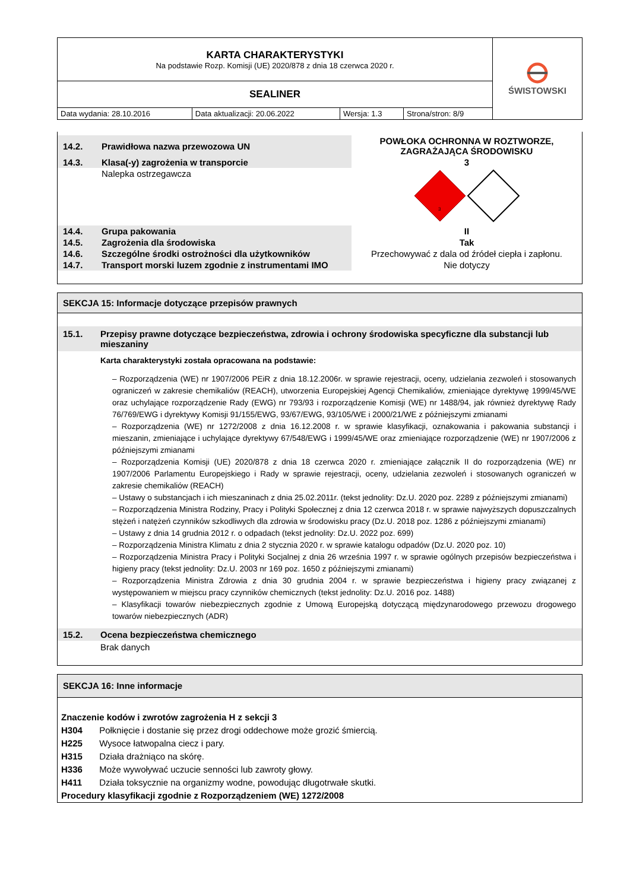| KARTA CHARAKTERYSTYKI Na podstawie Rozp. Komisji (UE) 2020/878 z dnia 18 czerwca 2020 r. | | | | ŚWISTOWSKI |
| SEALINER | | | | |
| Data wydania: 28.10.2016 | Data aktualizacji: 20.06.2022 | Wersja: 1.3 | Strona/stron: 8/9 | |
| 14.2. | Prawidłowa nazwa przewozowa UN | POWŁOKA OCHRONNA W ROZTWORZE, ZAGRAŻAJĄCA ŚRODOWISKU |
| 14.3. | Klasa(-y) zagrożenia w transporcie | 3 |
| | Nalepka ostrzegawcza | 3 |
| 14.4. | Grupa pakowania | II |
| 14.5. | Zagrożenia dla środowiska | Tak |
| 14.6. | Szczególne środki ostrożności dla użytkowników | Przechowywać z dala od źródeł ciepła i zapłonu. |
| 14.7. | Transport morski luzem zgodnie z instrumentami IMO | Nie dotyczy |
SEKCJA 15: Informacje dotyczące przepisów prawnych
15.1. Przepisy prawne dotyczące bezpieczeństwa, zdrowia i ochrony środowiska specyficzne dla substancji lub mieszaniny
Karta charakterystyki została opracowana na podstawie:
– Rozporządzenia (WE) nr 1907/2006 PEiR z dnia 18.12.2006r. w sprawie rejestracji, oceny, udzielania zezwoleń i stosowanych ograniczeń w zakresie chemikaliów (REACH), utworzenia Europejskiej Agencji Chemikaliów, zmieniające dyrektywę 1999/45/WE oraz uchylające rozporządzenie Rady (EWG) nr 793/93 i rozporządzenie Komisji (WE) nr 1488/94, jak również dyrektywę Rady 76/769/EWG i dyrektywy Komisji 91/155/EWG, 93/67/EWG, 93/105/WE i 2000/21/WE z późniejszymi zmianami
– Rozporządzenia (WE) nr 1272/2008 z dnia 16.12.2008 r. w sprawie klasyfikacji, oznakowania i pakowania substancji i mieszanin, zmieniające i uchylające dyrektywy 67/548/EWG i 1999/45/WE oraz zmieniające rozporządzenie (WE) nr 1907/2006 z późniejszymi zmianami
– Rozporządzenia Komisji (UE) 2020/878 z dnia 18 czerwca 2020 r. zmieniające załącznik II do rozporządzenia (WE) nr 1907/2006 Parlamentu Europejskiego i Rady w sprawie rejestracji, oceny, udzielania zezwoleń i stosowanych ograniczeń w zakresie chemikaliów (REACH)
– Ustawy o substancjach i ich mieszaninach z dnia 25.02.2011r. (tekst jednolity: Dz.U. 2020 poz. 2289 z późniejszymi zmianami)
– Rozporządzenia Ministra Rodziny, Pracy i Polityki Społecznej z dnia 12 czerwca 2018 r. w sprawie najwyższych dopuszczalnych stężeń i natężeń czynników szkodliwych dla zdrowia w środowisku pracy (Dz.U. 2018 poz. 1286 z późniejszymi zmianami)
– Ustawy z dnia 14 grudnia 2012 r. o odpadach (tekst jednolity: Dz.U. 2022 poz. 699)
– Rozporządzenia Ministra Klimatu z dnia 2 stycznia 2020 r. w sprawie katalogu odpadów (Dz.U. 2020 poz. 10)
– Rozporządzenia Ministra Pracy i Polityki Socjalnej z dnia 26 września 1997 r. w sprawie ogólnych przepisów bezpieczeństwa i higieny pracy (tekst jednolity: Dz.U. 2003 nr 169 poz. 1650 z późniejszymi zmianami)
– Rozporządzenia Ministra Zdrowia z dnia 30 grudnia 2004 r. w sprawie bezpieczeństwa i higieny pracy związanej z występowaniem w miejscu pracy czynników chemicznych (tekst jednolity: Dz.U. 2016 poz. 1488)
– Klasyfikacji towarów niebezpiecznych zgodnie z Umową Europejską dotyczącą międzynarodowego przewozu drogowego towarów niebezpiecznych (ADR)
15.2. Ocena bezpieczeństwa chemicznego
Brak danych
SEKCJA 16: Inne informacje
Znaczenie kodów i zwrotów zagrożenia H z sekcji 3
H304 Połknięcie i dostanie się przez drogi oddechowe może grozić śmiercią.
H225 Wysoce łatwopalna ciecz i pary.
H315 Działa drażniąco na skórę.
H336 Może wywoływać uczucie senności lub zawroty głowy.
H411 Działa toksycznie na organizmy wodne, powodując długotrwałe skutki.
Procedury klasyfikacji zgodnie z Rozporządzeniem (WE) 1272/2008